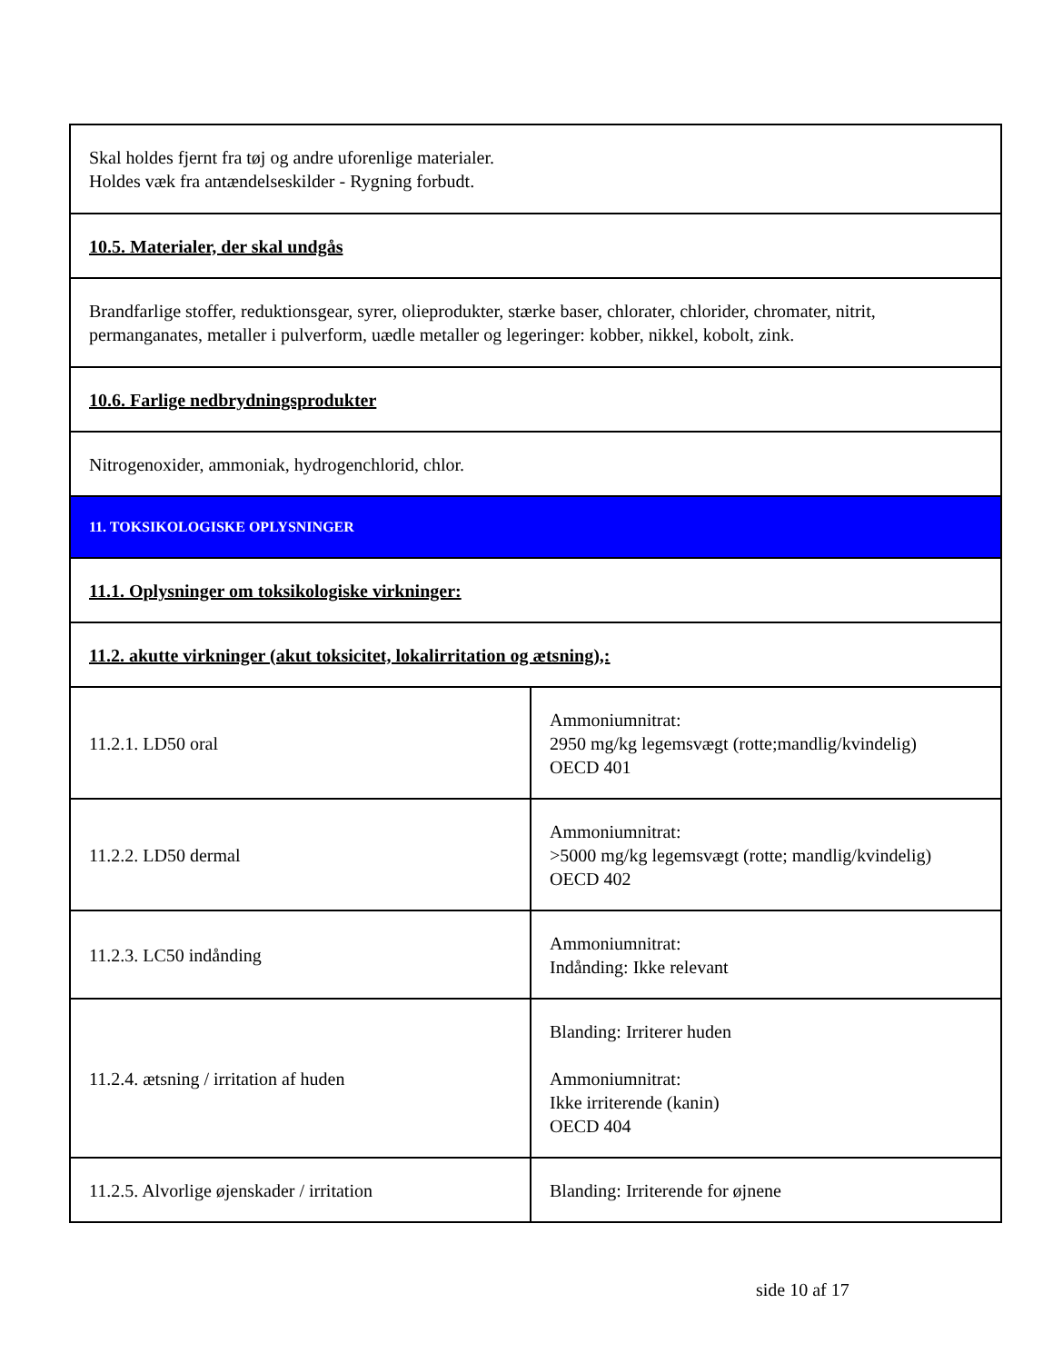| Skal holdes fjernt fra tøj og andre uforenlige materialer. Holdes væk fra antændelseskilder - Rygning forbudt. | |
| 10.5. Materialer, der skal undgås | |
| Brandfarlige stoffer, reduktionsgear, syrer, olieprodukter, stærke baser, chlorater, chlorider, chromater, nitrit, permanganates, metaller i pulverform, uædle metaller og legeringer: kobber, nikkel, kobolt, zink. | |
| 10.6. Farlige nedbrydningsprodukter | |
| Nitrogenoxider, ammoniak, hydrogenchlorid, chlor. | |
| 11. TOKSIKOLOGISKE OPLYSNINGER | |
| 11.1. Oplysninger om toksikologiske virkninger: | |
| 11.2. akutte virkninger (akut toksicitet, lokalirritation og ætsning),: | |
| 11.2.1. LD50 oral | Ammoniumnitrat: 2950 mg/kg legemsvægt (rotte;mandlig/kvindelig) OECD 401 |
| 11.2.2. LD50 dermal | Ammoniumnitrat: >5000 mg/kg legemsvægt (rotte; mandlig/kvindelig) OECD 402 |
| 11.2.3. LC50 indånding | Ammoniumnitrat: Indånding: Ikke relevant |
| 11.2.4. ætsning / irritation af huden | Blanding: Irriterer huden Ammoniumnitrat: Ikke irriterende (kanin) OECD 404 |
| 11.2.5. Alvorlige øjenskader / irritation | Blanding: Irriterende for øjnene |
side 10 af 17